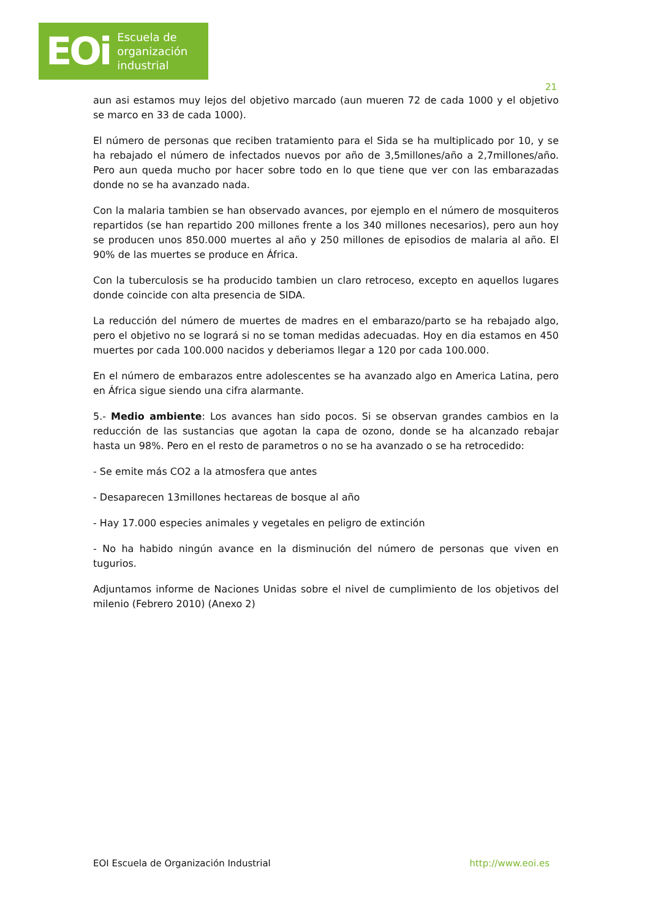EOi Escuela de
organización
industrial
21
aun asi estamos muy lejos del objetivo marcado (aun mueren 72 de cada 1000 y el objetivo se marco en 33 de cada 1000).
El número de personas que reciben tratamiento para el Sida se ha multiplicado por 10, y se ha rebajado el número de infectados nuevos por año de 3,5millones/año a 2,7millones/año. Pero aun queda mucho por hacer sobre todo en lo que tiene que ver con las embarazadas donde no se ha avanzado nada.
Con la malaria tambien se han observado avances, por ejemplo en el número de mosquiteros repartidos (se han repartido 200 millones frente a los 340 millones necesarios), pero aun hoy se producen unos 850.000 muertes al año y 250 millones de episodios de malaria al año. El 90% de las muertes se produce en África.
Con la tuberculosis se ha producido tambien un claro retroceso, excepto en aquellos lugares donde coincide con alta presencia de SIDA.
La reducción del número de muertes de madres en el embarazo/parto se ha rebajado algo, pero el objetivo no se logrará si no se toman medidas adecuadas. Hoy en dia estamos en 450 muertes por cada 100.000 nacidos y deberiamos llegar a 120 por cada 100.000.
En el número de embarazos entre adolescentes se ha avanzado algo en America Latina, pero en África sigue siendo una cifra alarmante.
5.- Medio ambiente: Los avances han sido pocos. Si se observan grandes cambios en la reducción de las sustancias que agotan la capa de ozono, donde se ha alcanzado rebajar hasta un 98%. Pero en el resto de parametros o no se ha avanzado o se ha retrocedido:
- Se emite más CO2 a la atmosfera que antes
- Desaparecen 13millones hectareas de bosque al año
- Hay 17.000 especies animales y vegetales en peligro de extinción
- No ha habido ningún avance en la disminución del número de personas que viven en tugurios.
Adjuntamos informe de Naciones Unidas sobre el nivel de cumplimiento de los objetivos del milenio (Febrero 2010) (Anexo 2)
EOI Escuela de Organización Industrial http://www.eoi.es